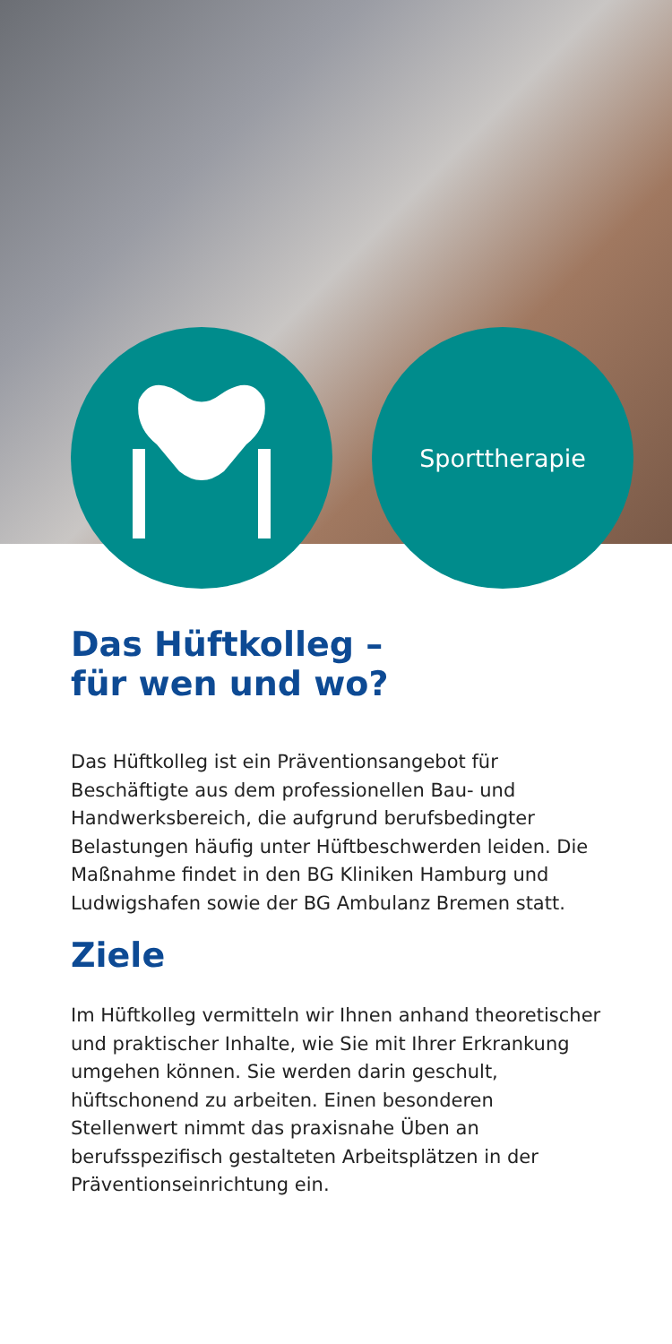Sporttherapie
Das Hüftkolleg –
für wen und wo?
Das Hüftkolleg ist ein Präventionsangebot für Beschäftigte aus dem professionellen Bau- und Handwerksbereich, die aufgrund berufsbedingter Belastungen häufig unter Hüftbeschwerden leiden. Die Maßnahme findet in den BG Kliniken Hamburg und Ludwigshafen sowie der BG Ambulanz Bremen statt.
Ziele
Im Hüftkolleg vermitteln wir Ihnen anhand theoretischer und praktischer Inhalte, wie Sie mit Ihrer Erkrankung umgehen können. Sie werden darin geschult, hüftschonend zu arbeiten. Einen besonderen Stellenwert nimmt das praxisnahe Üben an berufsspezifisch gestalteten Arbeitsplätzen in der Präventionseinrichtung ein.